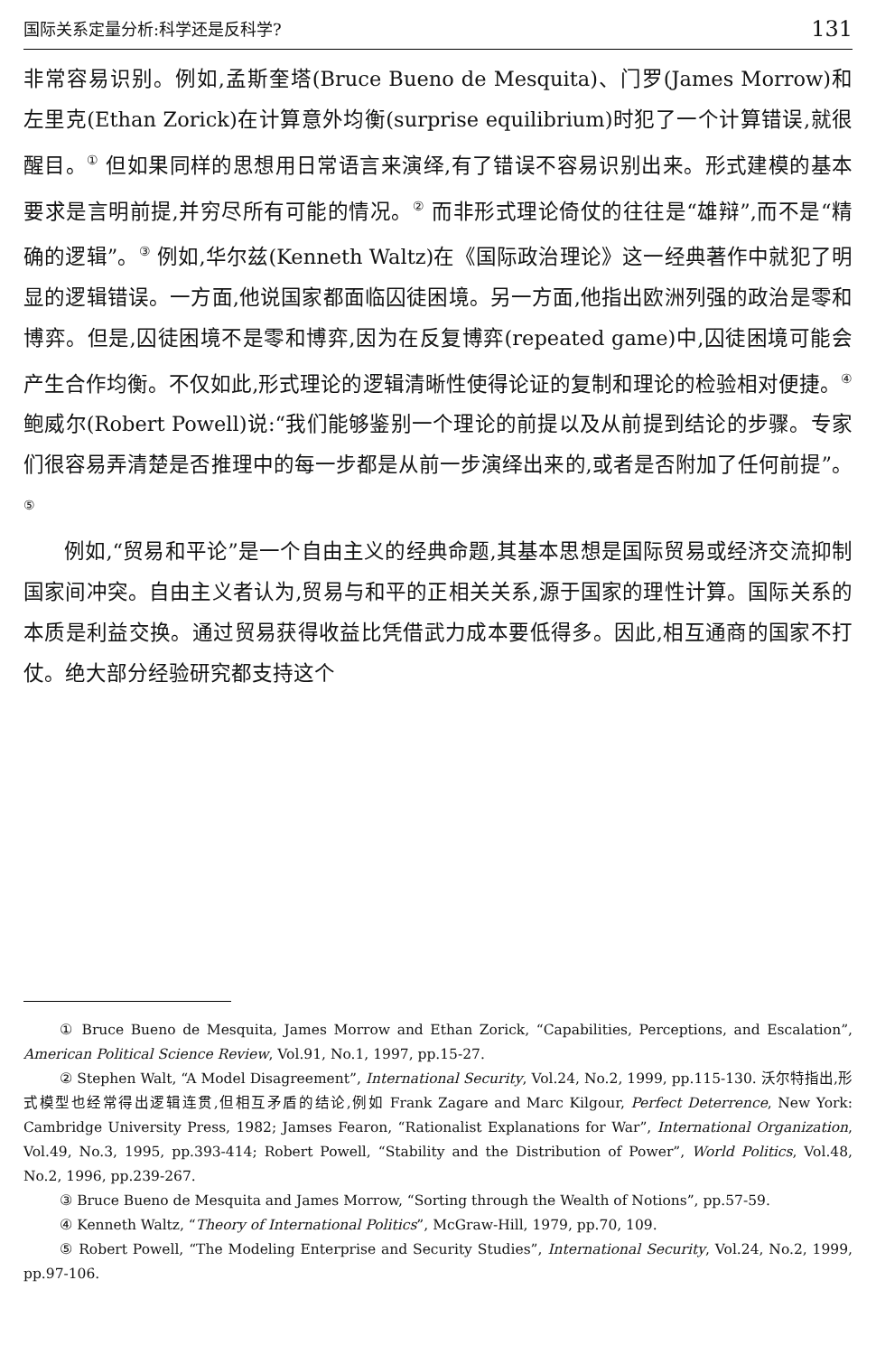国际关系定量分析:科学还是反科学? 131
非常容易识别。例如,孟斯奎塔(Bruce Bueno de Mesquita)、门罗(James Morrow)和左里克(Ethan Zorick)在计算意外均衡(surprise equilibrium)时犯了一个计算错误,就很醒目。<sup>①</sup> 但如果同样的思想用日常语言来演绎,有了错误不容易识别出来。形式建模的基本要求是言明前提,并穷尽所有可能的情况。<sup>②</sup> 而非形式理论倚仗的往往是“雄辩”,而不是“精确的逻辑”。<sup>③</sup> 例如,华尔兹(Kenneth Waltz)在《国际政治理论》这一经典著作中就犯了明显的逻辑错误。一方面,他说国家都面临囚徒困境。另一方面,他指出欧洲列强的政治是零和博弈。但是,囚徒困境不是零和博弈,因为在反复博弈(repeated game)中,囚徒困境可能会产生合作均衡。不仅如此,形式理论的逻辑清晰性使得论证的复制和理论的检验相对便捷。<sup>④</sup> 鲍威尔(Robert Powell)说:“我们能够鉴别一个理论的前提以及从前提到结论的步骤。专家们很容易弄清楚是否推理中的每一步都是从前一步演绎出来的,或者是否附加了任何前提”。<sup>⑤</sup>
例如,“贸易和平论”是一个自由主义的经典命题,其基本思想是国际贸易或经济交流抑制国家间冲突。自由主义者认为,贸易与和平的正相关关系,源于国家的理性计算。国际关系的本质是利益交换。通过贸易获得收益比凭借武力成本要低得多。因此,相互通商的国家不打仗。绝大部分经验研究都支持这个
① Bruce Bueno de Mesquita, James Morrow and Ethan Zorick, “Capabilities, Perceptions, and Escalation”, American Political Science Review, Vol.91, No.1, 1997, pp.15-27.
② Stephen Walt, “A Model Disagreement”, International Security, Vol.24, No.2, 1999, pp.115-130. 沃尔特指出,形式模型也经常得出逻辑连贯,但相互矛盾的结论,例如 Frank Zagare and Marc Kilgour, Perfect Deterrence, New York: Cambridge University Press, 1982; Jamses Fearon, “Rationalist Explanations for War”, International Organization, Vol.49, No.3, 1995, pp.393-414; Robert Powell, “Stability and the Distribution of Power”, World Politics, Vol.48, No.2, 1996, pp.239-267.
③ Bruce Bueno de Mesquita and James Morrow, “Sorting through the Wealth of Notions”, pp.57-59.
④ Kenneth Waltz, “Theory of International Politics”, McGraw-Hill, 1979, pp.70, 109.
⑤ Robert Powell, “The Modeling Enterprise and Security Studies”, International Security, Vol.24, No.2, 1999, pp.97-106.